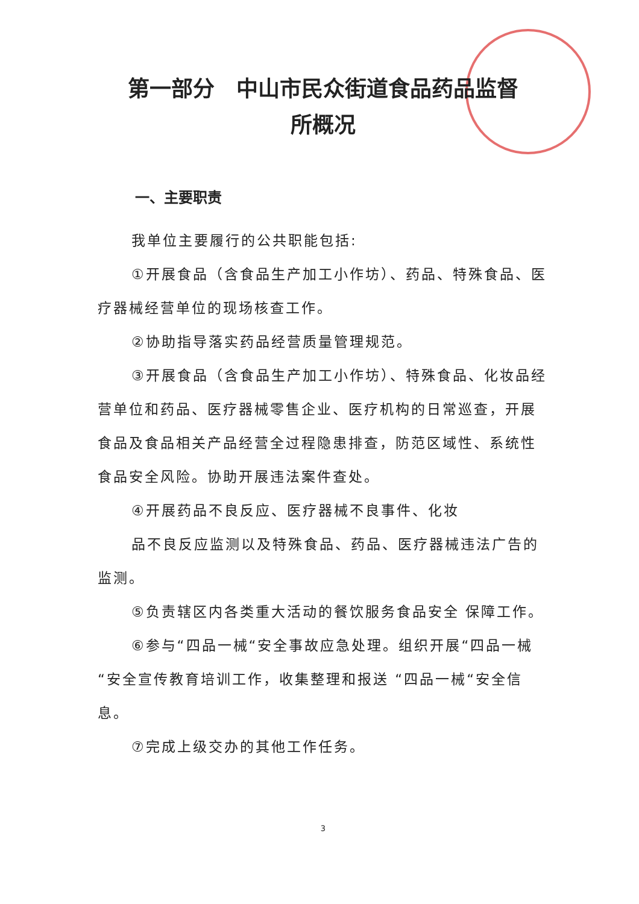第一部分　中山市民众街道食品药品监督
所概况
一、主要职责
我单位主要履行的公共职能包括:
①开展食品（含食品生产加工小作坊）、药品、特殊食品、医疗器械经营单位的现场核查工作。
②协助指导落实药品经营质量管理规范。
③开展食品（含食品生产加工小作坊）、特殊食品、化妆品经营单位和药品、医疗器械零售企业、医疗机构的日常巡查，开展食品及食品相关产品经营全过程隐患排查，防范区域性、系统性食品安全风险。协助开展违法案件查处。
④开展药品不良反应、医疗器械不良事件、化妆
品不良反应监测以及特殊食品、药品、医疗器械违法广告的监测。
⑤负责辖区内各类重大活动的餐饮服务食品安全 保障工作。
⑥参与“四品一械“安全事故应急处理。组织开展“四品一械“安全宣传教育培训工作，收集整理和报送 “四品一械“安全信息。
⑦完成上级交办的其他工作任务。
3